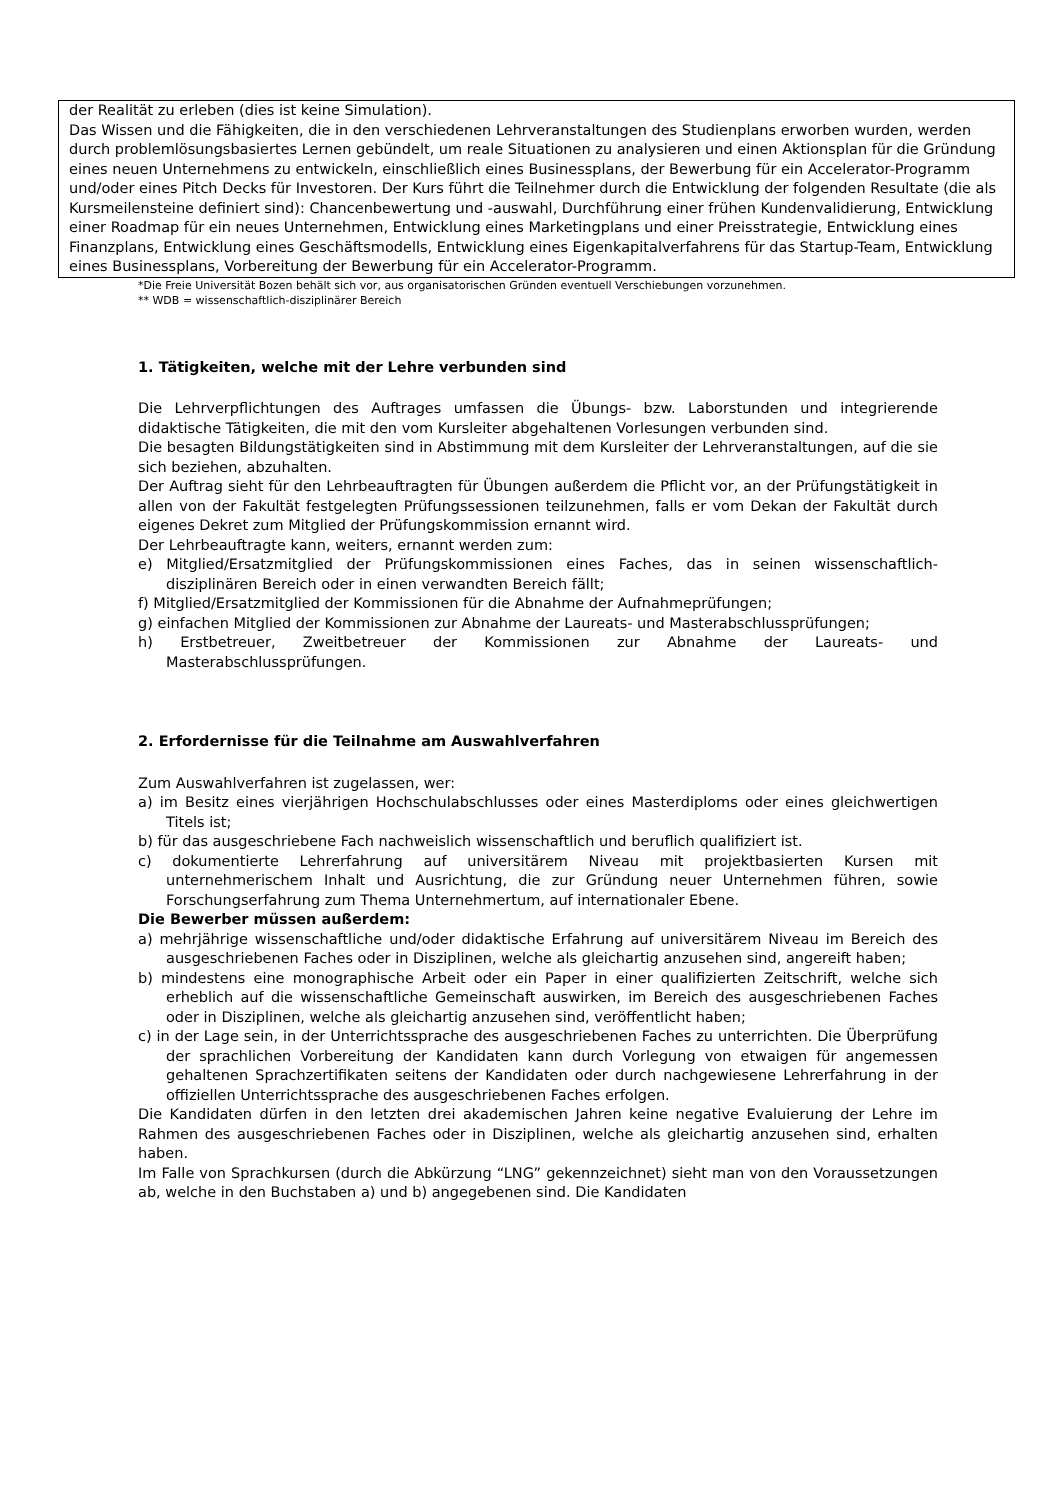| der Realität zu erleben (dies ist keine Simulation). Das Wissen und die Fähigkeiten, die in den verschiedenen Lehrveranstaltungen des Studienplans erworben wurden, werden durch problemlösungsbasiertes Lernen gebündelt, um reale Situationen zu analysieren und einen Aktionsplan für die Gründung eines neuen Unternehmens zu entwickeln, einschließlich eines Businessplans, der Bewerbung für ein Accelerator-Programm und/oder eines Pitch Decks für Investoren. Der Kurs führt die Teilnehmer durch die Entwicklung der folgenden Resultate (die als Kursmeilensteine definiert sind): Chancenbewertung und -auswahl, Durchführung einer frühen Kundenvalidierung, Entwicklung einer Roadmap für ein neues Unternehmen, Entwicklung eines Marketingplans und einer Preisstrategie, Entwicklung eines Finanzplans, Entwicklung eines Geschäftsmodells, Entwicklung eines Eigenkapitalverfahrens für das Startup-Team, Entwicklung eines Businessplans, Vorbereitung der Bewerbung für ein Accelerator-Programm. |
*Die Freie Universität Bozen behält sich vor, aus organisatorischen Gründen eventuell Verschiebungen vorzunehmen.
** WDB = wissenschaftlich-disziplinärer Bereich
1. Tätigkeiten, welche mit der Lehre verbunden sind
Die Lehrverpflichtungen des Auftrages umfassen die Übungs- bzw. Laborstunden und integrierende didaktische Tätigkeiten, die mit den vom Kursleiter abgehaltenen Vorlesungen verbunden sind.
Die besagten Bildungstätigkeiten sind in Abstimmung mit dem Kursleiter der Lehrveranstaltungen, auf die sie sich beziehen, abzuhalten.
Der Auftrag sieht für den Lehrbeauftragten für Übungen außerdem die Pflicht vor, an der Prüfungstätigkeit in allen von der Fakultät festgelegten Prüfungssessionen teilzunehmen, falls er vom Dekan der Fakultät durch eigenes Dekret zum Mitglied der Prüfungskommission ernannt wird.
Der Lehrbeauftragte kann, weiters, ernannt werden zum:
e) Mitglied/Ersatzmitglied der Prüfungskommissionen eines Faches, das in seinen wissenschaftlich-disziplinären Bereich oder in einen verwandten Bereich fällt;
f) Mitglied/Ersatzmitglied der Kommissionen für die Abnahme der Aufnahmeprüfungen;
g) einfachen Mitglied der Kommissionen zur Abnahme der Laureats- und Masterabschlussprüfungen;
h) Erstbetreuer, Zweitbetreuer der Kommissionen zur Abnahme der Laureats- und Masterabschlussprüfungen.
2. Erfordernisse für die Teilnahme am Auswahlverfahren
Zum Auswahlverfahren ist zugelassen, wer:
a) im Besitz eines vierjährigen Hochschulabschlusses oder eines Masterdiploms oder eines gleichwertigen Titels ist;
b) für das ausgeschriebene Fach nachweislich wissenschaftlich und beruflich qualifiziert ist.
c) dokumentierte Lehrerfahrung auf universitärem Niveau mit projektbasierten Kursen mit unternehmerischem Inhalt und Ausrichtung, die zur Gründung neuer Unternehmen führen, sowie Forschungserfahrung zum Thema Unternehmertum, auf internationaler Ebene.
Die Bewerber müssen außerdem:
a) mehrjährige wissenschaftliche und/oder didaktische Erfahrung auf universitärem Niveau im Bereich des ausgeschriebenen Faches oder in Disziplinen, welche als gleichartig anzusehen sind, angereift haben;
b) mindestens eine monographische Arbeit oder ein Paper in einer qualifizierten Zeitschrift, welche sich erheblich auf die wissenschaftliche Gemeinschaft auswirken, im Bereich des ausgeschriebenen Faches oder in Disziplinen, welche als gleichartig anzusehen sind, veröffentlicht haben;
c) in der Lage sein, in der Unterrichtssprache des ausgeschriebenen Faches zu unterrichten. Die Überprüfung der sprachlichen Vorbereitung der Kandidaten kann durch Vorlegung von etwaigen für angemessen gehaltenen Sprachzertifikaten seitens der Kandidaten oder durch nachgewiesene Lehrerfahrung in der offiziellen Unterrichtssprache des ausgeschriebenen Faches erfolgen.
Die Kandidaten dürfen in den letzten drei akademischen Jahren keine negative Evaluierung der Lehre im Rahmen des ausgeschriebenen Faches oder in Disziplinen, welche als gleichartig anzusehen sind, erhalten haben.
Im Falle von Sprachkursen (durch die Abkürzung “LNG” gekennzeichnet) sieht man von den Voraussetzungen ab, welche in den Buchstaben a) und b) angegebenen sind. Die Kandidaten